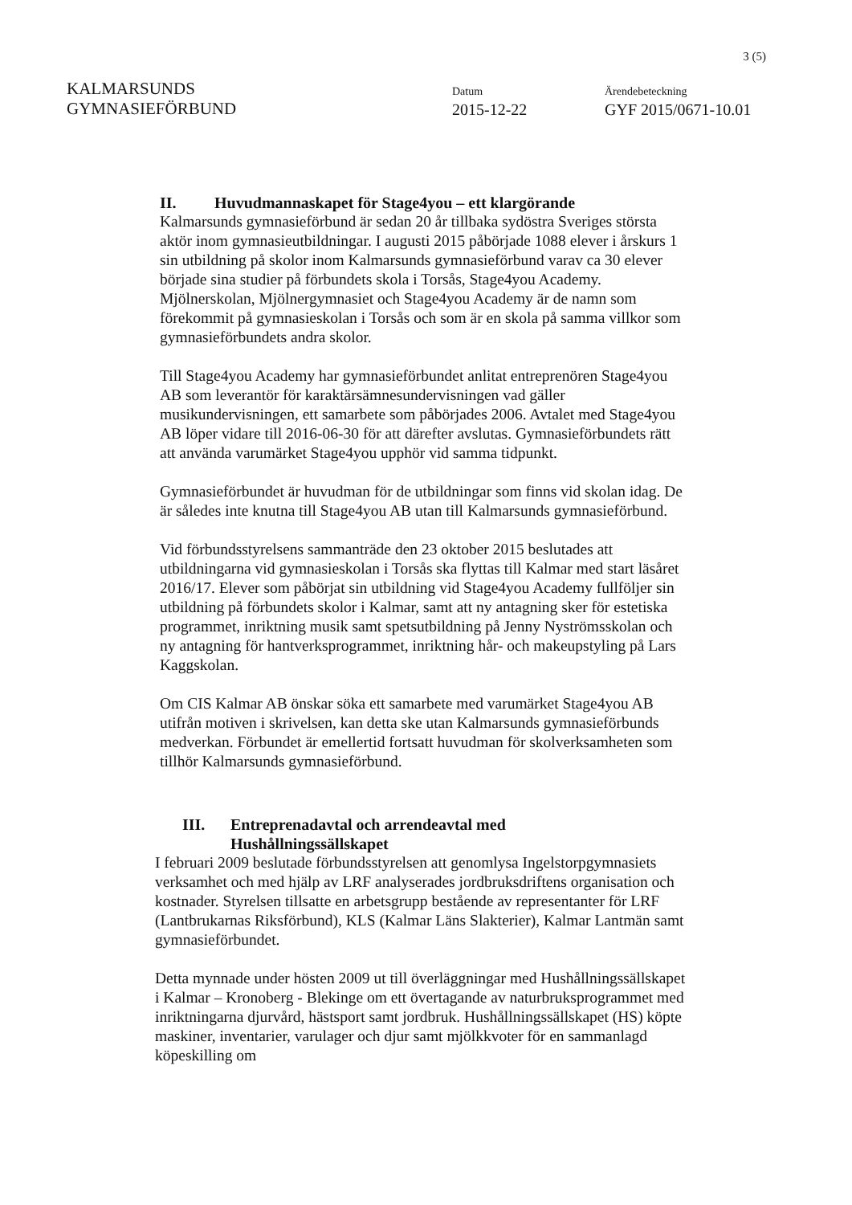3 (5)
KALMARSUNDS
GYMNASIEFÖRBUND
Datum
2015-12-22
Ärendebeteckning
GYF 2015/0671-10.01
II. Huvudmannaskapet för Stage4you – ett klargörande
Kalmarsunds gymnasieförbund är sedan 20 år tillbaka sydöstra Sveriges största aktör inom gymnasieutbildningar. I augusti 2015 påbörjade 1088 elever i årskurs 1 sin utbildning på skolor inom Kalmarsunds gymnasieförbund varav ca 30 elever började sina studier på förbundets skola i Torsås, Stage4you Academy.
Mjölnerskolan, Mjölnergymnasiet och Stage4you Academy är de namn som förekommit på gymnasieskolan i Torsås och som är en skola på samma villkor som gymnasieförbundets andra skolor.
Till Stage4you Academy har gymnasieförbundet anlitat entreprenören Stage4you AB som leverantör för karaktärsämnesundervisningen vad gäller musikundervisningen, ett samarbete som påbörjades 2006. Avtalet med Stage4you AB löper vidare till 2016-06-30 för att därefter avslutas. Gymnasieförbundets rätt att använda varumärket Stage4you upphör vid samma tidpunkt.
Gymnasieförbundet är huvudman för de utbildningar som finns vid skolan idag. De är således inte knutna till Stage4you AB utan till Kalmarsunds gymnasieförbund.
Vid förbundsstyrelsens sammanträde den 23 oktober 2015 beslutades att utbildningarna vid gymnasieskolan i Torsås ska flyttas till Kalmar med start läsåret 2016/17. Elever som påbörjat sin utbildning vid Stage4you Academy fullföljer sin utbildning på förbundets skolor i Kalmar, samt att ny antagning sker för estetiska programmet, inriktning musik samt spetsutbildning på Jenny Nyströmsskolan och ny antagning för hantverksprogrammet, inriktning hår- och makeupstyling på Lars Kaggskolan.
Om CIS Kalmar AB önskar söka ett samarbete med varumärket Stage4you AB utifrån motiven i skrivelsen, kan detta ske utan Kalmarsunds gymnasieförbunds medverkan. Förbundet är emellertid fortsatt huvudman för skolverksamheten som tillhör Kalmarsunds gymnasieförbund.
III. Entreprenadavtal och arrendeavtal med
Hushållningssällskapet
I februari 2009 beslutade förbundsstyrelsen att genomlysa Ingelstorpgymnasiets verksamhet och med hjälp av LRF analyserades jordbruksdriftens organisation och kostnader. Styrelsen tillsatte en arbetsgrupp bestående av representanter för LRF (Lantbrukarnas Riksförbund), KLS (Kalmar Läns Slakterier), Kalmar Lantmän samt gymnasieförbundet.
Detta mynnade under hösten 2009 ut till överläggningar med Hushållningssällskapet i Kalmar – Kronoberg - Blekinge om ett övertagande av naturbruksprogrammet med inriktningarna djurvård, hästsport samt jordbruk. Hushållningssällskapet (HS) köpte maskiner, inventarier, varulager och djur samt mjölkkvoter för en sammanlagd köpeskilling om